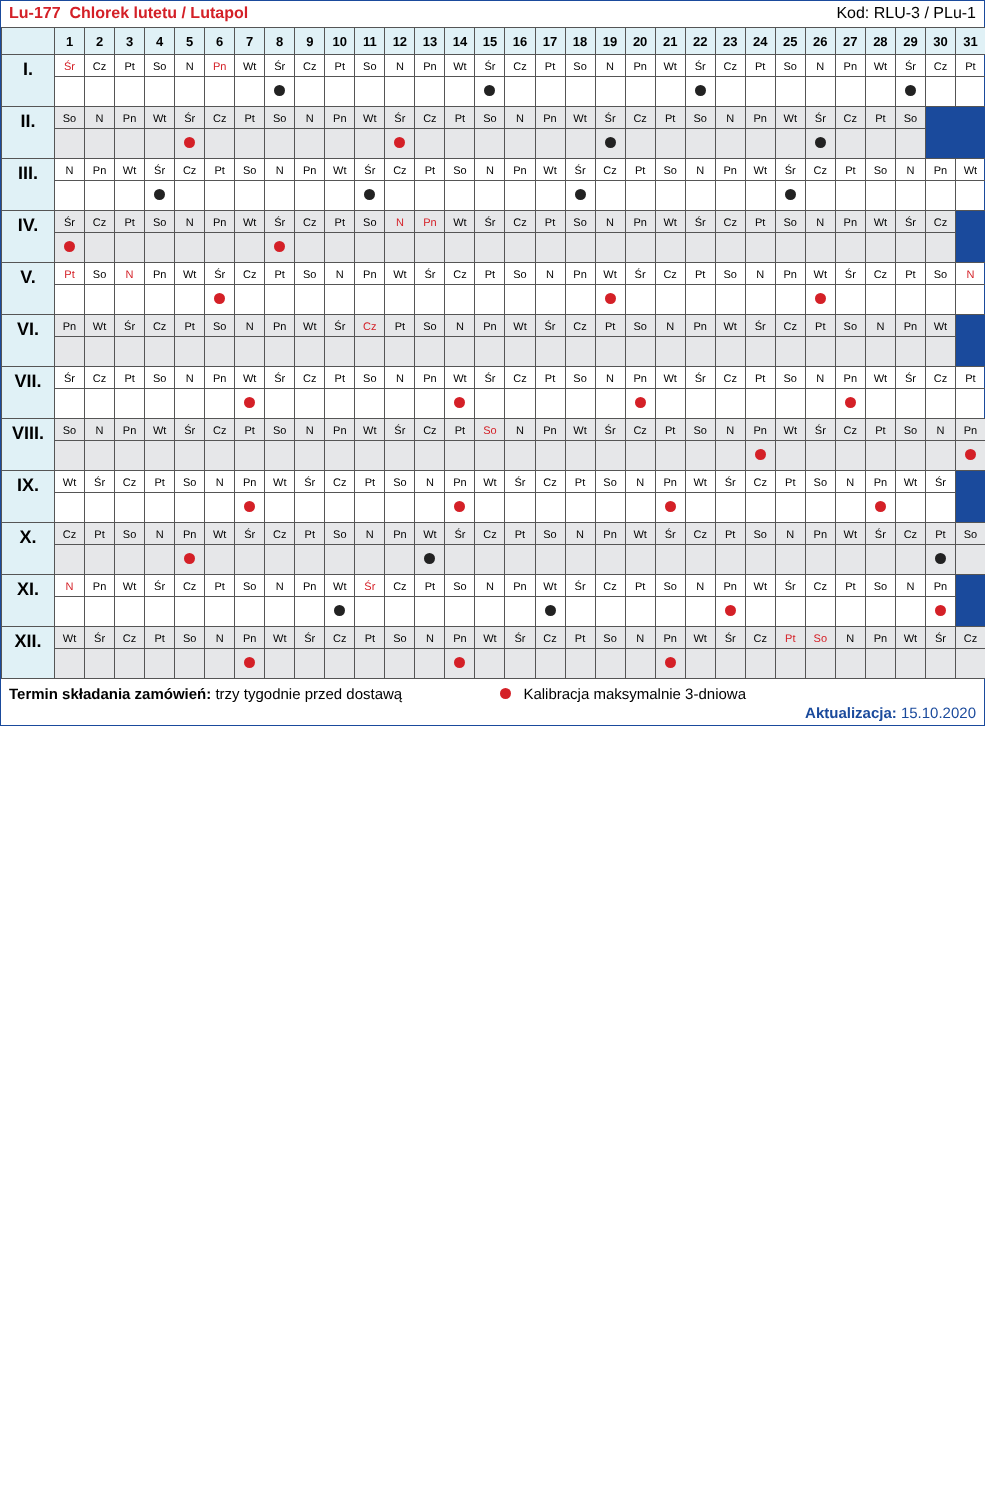Lu-177 Chlorek lutetu / Lutapol Kod: RLU-3 / PLu-1
| | 1 | 2 | 3 | 4 | 5 | 6 | 7 | 8 | 9 | 10 | 11 | 12 | 13 | 14 | 15 | 16 | 17 | 18 | 19 | 20 | 21 | 22 | 23 | 24 | 25 | 26 | 27 | 28 | 29 | 30 | 31 |
| --- | --- | --- | --- | --- | --- | --- | --- | --- | --- | --- | --- | --- | --- | --- | --- | --- | --- | --- | --- | --- | --- | --- | --- | --- | --- | --- | --- | --- | --- | --- | --- |
| I. | Śr | Cz | Pt | So | N | Pn | Wt | Śr | Cz | Pt | So | N | Pn | Wt | Śr | Cz | Pt | So | N | Pn | Wt | Śr | Cz | Pt | So | N | Pn | Wt | Śr | Cz | Pt |
| II. | So | N | Pn | Wt | Śr | Cz | Pt | So | N | Pn | Wt | Śr | Cz | Pt | So | N | Pn | Wt | Śr | Cz | Pt | So | N | Pn | Wt | Śr | Cz | Pt | So | | |
| III. | N | Pn | Wt | Śr | Cz | Pt | So | N | Pn | Wt | Śr | Cz | Pt | So | N | Pn | Wt | Śr | Cz | Pt | So | N | Pn | Wt | Śr | Cz | Pt | So | N | Pn | Wt |
| IV. | Śr | Cz | Pt | So | N | Pn | Wt | Śr | Cz | Pt | So | N | Pn | Wt | Śr | Cz | Pt | So | N | Pn | Wt | Śr | Cz | Pt | So | N | Pn | Wt | Śr | Cz | |
| V. | Pt | So | N | Pn | Wt | Śr | Cz | Pt | So | N | Pn | Wt | Śr | Cz | Pt | So | N | Pn | Wt | Śr | Cz | Pt | So | N | Pn | Wt | Śr | Cz | Pt | So | N |
| VI. | Pn | Wt | Śr | Cz | Pt | So | N | Pn | Wt | Śr | Cz | Pt | So | N | Pn | Wt | Śr | Cz | Pt | So | N | Pn | Wt | Śr | Cz | Pt | So | N | Pn | Wt | |
| VII. | Śr | Cz | Pt | So | N | Pn | Wt | Śr | Cz | Pt | So | N | Pn | Wt | Śr | Cz | Pt | So | N | Pn | Wt | Śr | Cz | Pt | So | N | Pn | Wt | Śr | Cz | Pt |
| VIII. | So | N | Pn | Wt | Śr | Cz | Pt | So | N | Pn | Wt | Śr | Cz | Pt | So | N | Pn | Wt | Śr | Cz | Pt | So | N | Pn | Wt | Śr | Cz | Pt | So | N | Pn |
| IX. | Wt | Śr | Cz | Pt | So | N | Pn | Wt | Śr | Cz | Pt | So | N | Pn | Wt | Śr | Cz | Pt | So | N | Pn | Wt | Śr | Cz | Pt | So | N | Pn | Wt | Śr | |
| X. | Cz | Pt | So | N | Pn | Wt | Śr | Cz | Pt | So | N | Pn | Wt | Śr | Cz | Pt | So | N | Pn | Wt | Śr | Cz | Pt | So | N | Pn | Wt | Śr | Cz | Pt | So |
| XI. | N | Pn | Wt | Śr | Cz | Pt | So | N | Pn | Wt | Śr | Cz | Pt | So | N | Pn | Wt | Śr | Cz | Pt | So | N | Pn | Wt | Śr | Cz | Pt | So | N | Pn | |
| XII. | Wt | Śr | Cz | Pt | So | N | Pn | Wt | Śr | Cz | Pt | So | N | Pn | Wt | Śr | Cz | Pt | So | N | Pn | Wt | Śr | Cz | Pt | So | N | Pn | Wt | Śr | Cz |
Termin składania zamówień: trzy tygodnie przed dostawą Kalibracja maksymalnie 3-dniowa
Aktualizacja: 15.10.2020